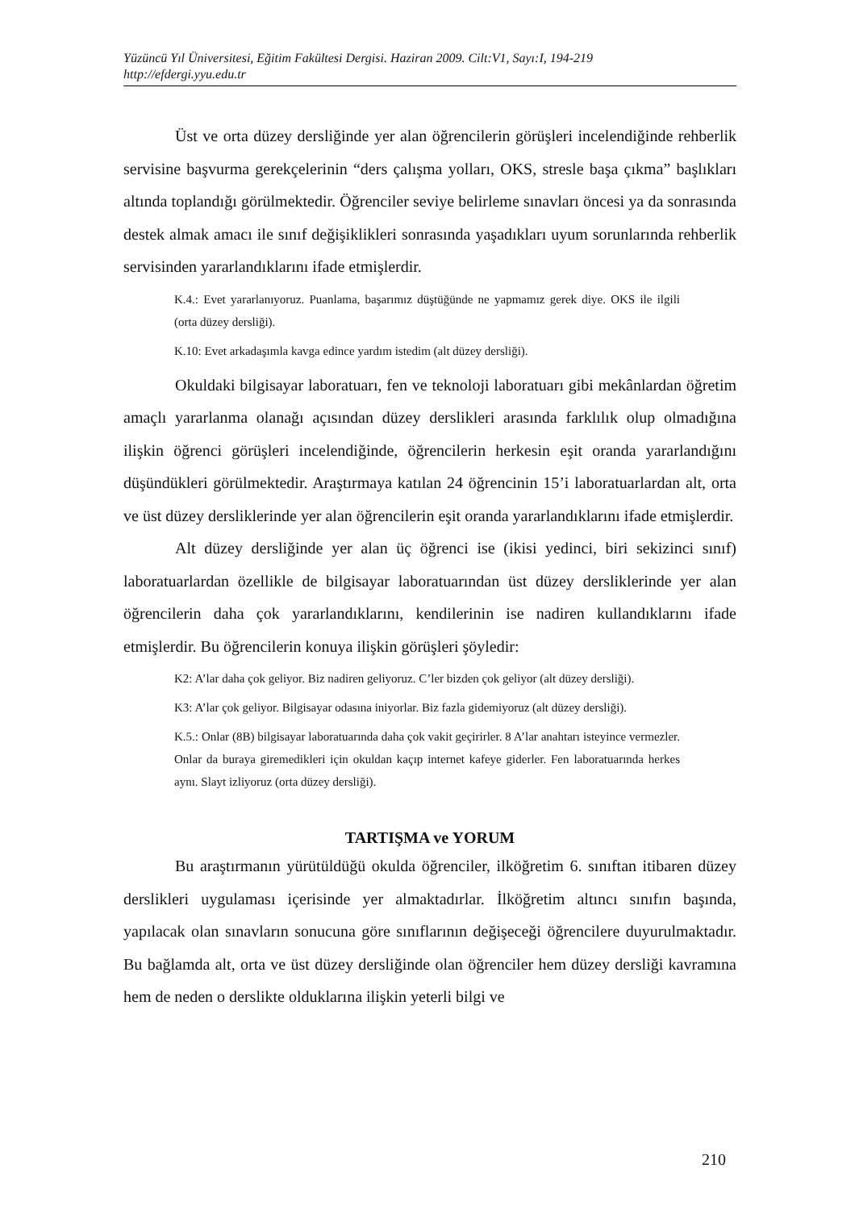Yüzüncü Yıl Üniversitesi, Eğitim Fakültesi Dergisi. Haziran 2009. Cilt:V1, Sayı:I, 194-219
http://efdergi.yyu.edu.tr
Üst ve orta düzey dersliğinde yer alan öğrencilerin görüşleri incelendiğinde rehberlik servisine başvurma gerekçelerinin “ders çalışma yolları, OKS, stresle başa çıkma” başlıkları altında toplandığı görülmektedir. Öğrenciler seviye belirleme sınavları öncesi ya da sonrasında destek almak amacı ile sınıf değişiklikleri sonrasında yaşadıkları uyum sorunlarında rehberlik servisinden yararlandıklarını ifade etmişlerdir.
K.4.: Evet yararlanıyoruz. Puanlama, başarımız düştüğünde ne yapmamız gerek diye. OKS ile ilgili (orta düzey dersliği).
K.10: Evet arkadaşımla kavga edince yardım istedim (alt düzey dersliği).
Okuldaki bilgisayar laboratuarı, fen ve teknoloji laboratuarı gibi mekânlardan öğretim amaçlı yararlanma olanağı açısından düzey derslikleri arasında farklılık olup olmadığına ilişkin öğrenci görüşleri incelendiğinde, öğrencilerin herkesin eşit oranda yararlandığını düşündükleri görülmektedir. Araştırmaya katılan 24 öğrencinin 15’i laboratuarlardan alt, orta ve üst düzey dersliklerinde yer alan öğrencilerin eşit oranda yararlandıklarını ifade etmişlerdir.
Alt düzey dersliğinde yer alan üç öğrenci ise (ikisi yedinci, biri sekizinci sınıf) laboratuarlardan özellikle de bilgisayar laboratuarından üst düzey dersliklerinde yer alan öğrencilerin daha çok yararlandıklarını, kendilerinin ise nadiren kullandıklarını ifade etmişlerdir. Bu öğrencilerin konuya ilişkin görüşleri şöyledir:
K2: A’lar daha çok geliyor. Biz nadiren geliyoruz. C’ler bizden çok geliyor (alt düzey dersliği).
K3: A’lar çok geliyor. Bilgisayar odasına iniyorlar. Biz fazla gidemiyoruz (alt düzey dersliği).
K.5.: Onlar (8B) bilgisayar laboratuarında daha çok vakit geçirirler. 8 A’lar anahtarı isteyince vermezler. Onlar da buraya giremedikleri için okuldan kaçıp internet kafeye giderler. Fen laboratuarında herkes aynı. Slayt izliyoruz (orta düzey dersliği).
TARTIŞMA ve YORUM
Bu araştırmanın yürütüldüğü okulda öğrenciler, ilköğretim 6. sınıftan itibaren düzey derslikleri uygulaması içerisinde yer almaktadırlar. İlköğretim altıncı sınıfın başında, yapılacak olan sınavların sonucuna göre sınıflarının değişeceği öğrencilere duyurulmaktadır. Bu bağlamda alt, orta ve üst düzey dersliğinde olan öğrenciler hem düzey dersliği kavramına hem de neden o derslikte olduklarına ilişkin yeterli bilgi ve
210